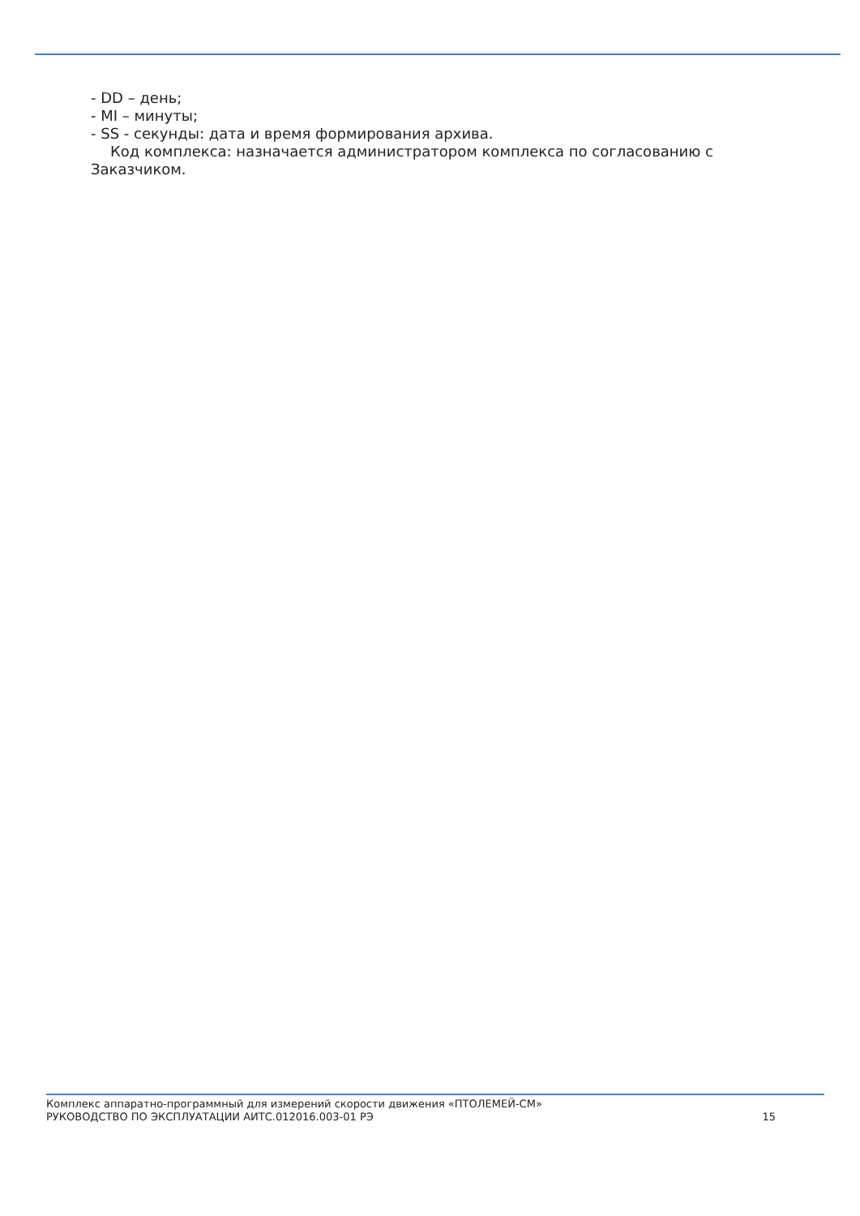- DD – день;
- MI – минуты;
- SS - секунды: дата и время формирования архива.
Код комплекса: назначается администратором комплекса по согласованию с Заказчиком.
Комплекс аппаратно-программный для измерений скорости движения «ПТОЛЕМЕЙ-СМ»
РУКОВОДСТВО ПО ЭКСПЛУАТАЦИИ АИТС.012016.003-01 РЭ
15